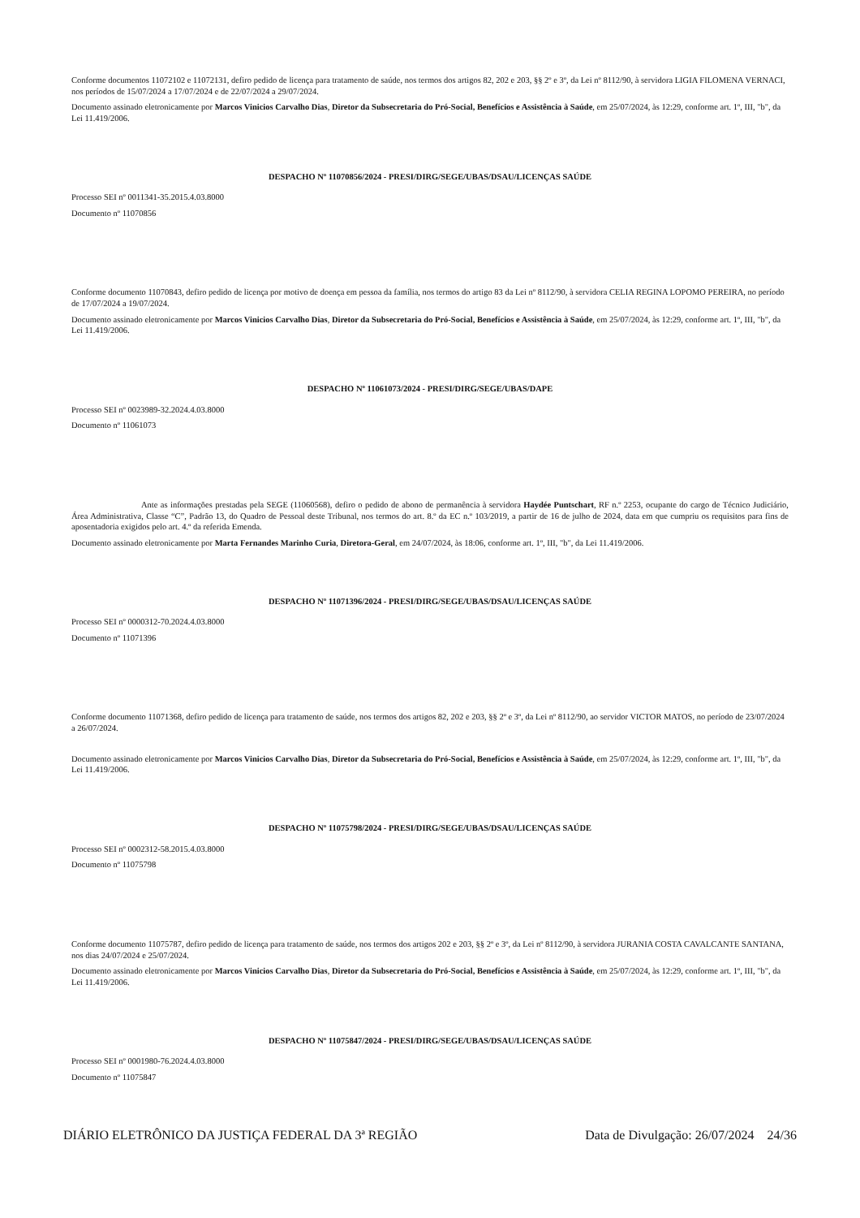Conforme documentos 11072102 e 11072131, defiro pedido de licença para tratamento de saúde, nos termos dos artigos 82, 202 e 203, §§ 2º e 3º, da Lei nº 8112/90, à servidora LIGIA FILOMENA VERNACI, nos períodos de 15/07/2024 a 17/07/2024 e de 22/07/2024 a 29/07/2024.
Documento assinado eletronicamente por Marcos Vinicios Carvalho Dias, Diretor da Subsecretaria do Pró-Social, Benefícios e Assistência à Saúde, em 25/07/2024, às 12:29, conforme art. 1º, III, "b", da Lei 11.419/2006.
DESPACHO Nº 11070856/2024 - PRESI/DIRG/SEGE/UBAS/DSAU/LICENÇAS SAÚDE
Processo SEI nº 0011341-35.2015.4.03.8000
Documento nº 11070856
Conforme documento 11070843, defiro pedido de licença por motivo de doença em pessoa da família, nos termos do artigo 83 da Lei nº 8112/90, à servidora CELIA REGINA LOPOMO PEREIRA, no período de 17/07/2024 a 19/07/2024.
Documento assinado eletronicamente por Marcos Vinicios Carvalho Dias, Diretor da Subsecretaria do Pró-Social, Benefícios e Assistência à Saúde, em 25/07/2024, às 12:29, conforme art. 1º, III, "b", da Lei 11.419/2006.
DESPACHO Nº 11061073/2024 - PRESI/DIRG/SEGE/UBAS/DAPE
Processo SEI nº 0023989-32.2024.4.03.8000
Documento nº 11061073
Ante as informações prestadas pela SEGE (11060568), defiro o pedido de abono de permanência à servidora Haydée Puntschart, RF n.º 2253, ocupante do cargo de Técnico Judiciário, Área Administrativa, Classe “C”, Padrão 13, do Quadro de Pessoal deste Tribunal, nos termos do art. 8.º da EC n.º 103/2019, a partir de 16 de julho de 2024, data em que cumpriu os requisitos para fins de aposentadoria exigidos pelo art. 4.º da referida Emenda.
Documento assinado eletronicamente por Marta Fernandes Marinho Curia, Diretora-Geral, em 24/07/2024, às 18:06, conforme art. 1º, III, "b", da Lei 11.419/2006.
DESPACHO Nº 11071396/2024 - PRESI/DIRG/SEGE/UBAS/DSAU/LICENÇAS SAÚDE
Processo SEI nº 0000312-70.2024.4.03.8000
Documento nº 11071396
Conforme documento 11071368, defiro pedido de licença para tratamento de saúde, nos termos dos artigos 82, 202 e 203, §§ 2º e 3º, da Lei nº 8112/90, ao servidor VICTOR MATOS, no período de 23/07/2024 a 26/07/2024.
Documento assinado eletronicamente por Marcos Vinicios Carvalho Dias, Diretor da Subsecretaria do Pró-Social, Benefícios e Assistência à Saúde, em 25/07/2024, às 12:29, conforme art. 1º, III, "b", da Lei 11.419/2006.
DESPACHO Nº 11075798/2024 - PRESI/DIRG/SEGE/UBAS/DSAU/LICENÇAS SAÚDE
Processo SEI nº 0002312-58.2015.4.03.8000
Documento nº 11075798
Conforme documento 11075787, defiro pedido de licença para tratamento de saúde, nos termos dos artigos 202 e 203, §§ 2º e 3º, da Lei nº 8112/90, à servidora JURANIA COSTA CAVALCANTE SANTANA, nos dias 24/07/2024 e 25/07/2024.
Documento assinado eletronicamente por Marcos Vinicios Carvalho Dias, Diretor da Subsecretaria do Pró-Social, Benefícios e Assistência à Saúde, em 25/07/2024, às 12:29, conforme art. 1º, III, "b", da Lei 11.419/2006.
DESPACHO Nº 11075847/2024 - PRESI/DIRG/SEGE/UBAS/DSAU/LICENÇAS SAÚDE
Processo SEI nº 0001980-76.2024.4.03.8000
Documento nº 11075847
DIÁRIO ELETRÔNICO DA JUSTIÇA FEDERAL DA 3ª REGIÃO Data de Divulgação: 26/07/2024 24/36